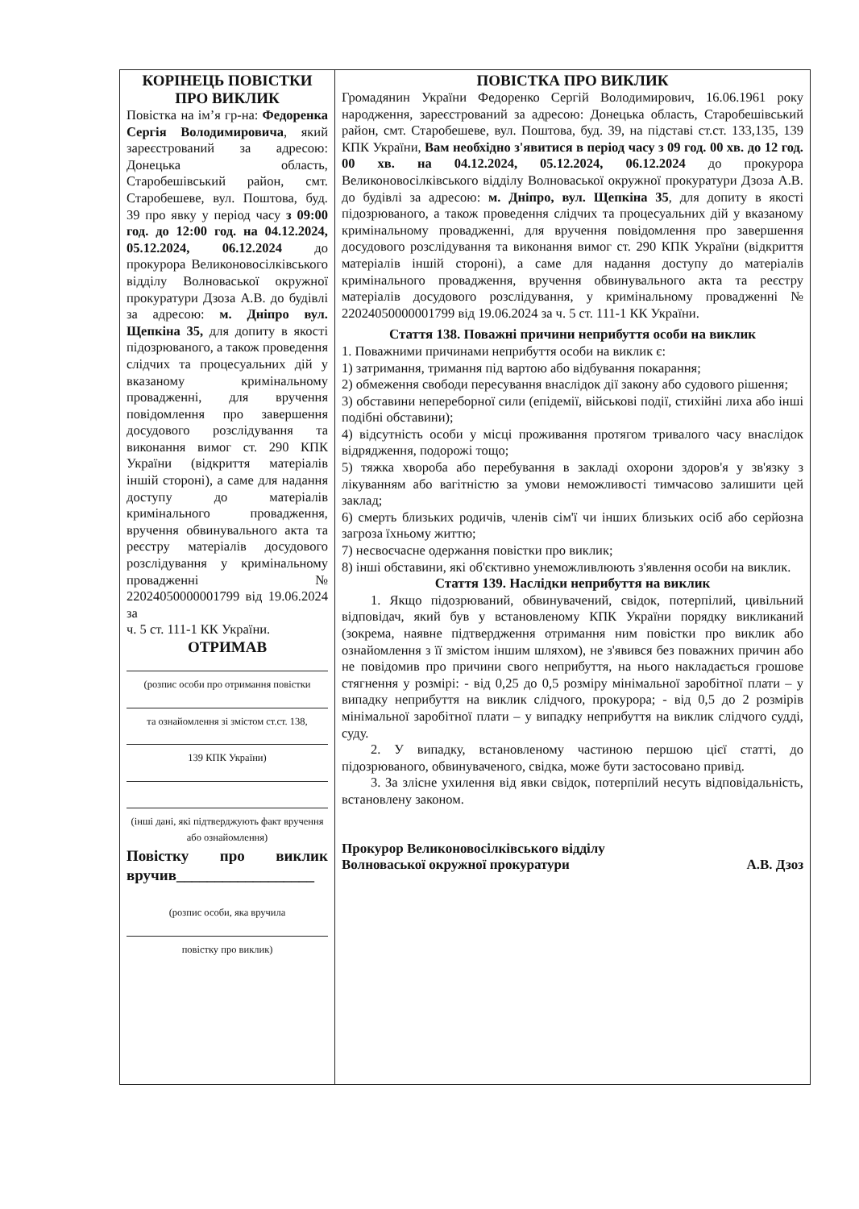| КОРІНЕЦЬ ПОВІСТКИ ПРО ВИКЛИК Повістка на ім’я гр-на: Федоренка Сергія Володимировича , який зареєстрований за адресою: Донецька область, Старобешівський район, смт. Старобешеве, вул. Поштова, буд. 39 про явку у період часу з 09:00 год. до 12:00 год. на 04.12.2024, 05.12.2024, 06.12.2024 до прокурора Великоновосілківського відділу Волноваської окружної прокуратури Дзоза А.В. до будівлі за адресою: м. Дніпро вул. Щепкіна 35, для допиту в якості підозрюваного, а також проведення слідчих та процесуальних дій у вказаному кримінальному провадженні, для вручення повідомлення про завершення досудового розслідування та виконання вимог ст. 290 КПК України (відкриття матеріалів іншій стороні), а саме для надання доступу до матеріалів кримінального провадження, вручення обвинувального акта та реєстру матеріалів досудового розслідування у кримінальному провадженні № 22024050000001799 від 19.06.2024 за ч. 5 ст. 111-1 КК України. ОТРИМАВ (розпис особи про отримання повістки та ознайомлення зі змістом ст.ст. 138, 139 КПК України) (інші дані, які підтверджують факт вручення або ознайомлення) Повістку про виклик вручив__________________ (розпис особи, яка вручила повістку про виклик) | ПОВІСТКА ПРО ВИКЛИК Громадянин України Федоренко Сергій Володимирович, 16.06.1961 року народження, зареєстрований за адресою: Донецька область, Старобешівський район, смт. Старобешеве, вул. Поштова, буд. 39, на підставі ст.ст. 133,135, 139 КПК України, Вам необхідно з'явитися в період часу з 09 год. 00 хв. до 12 год. 00 хв. на 04.12.2024, 05.12.2024, 06.12.2024 до прокурора Великоновосілківського відділу Волноваської окружної прокуратури Дзоза А.В. до будівлі за адресою: м. Дніпро, вул. Щепкіна 35 , для допиту в якості підозрюваного, а також проведення слідчих та процесуальних дій у вказаному кримінальному провадженні, для вручення повідомлення про завершення досудового розслідування та виконання вимог ст. 290 КПК України (відкриття матеріалів іншій стороні), а саме для надання доступу до матеріалів кримінального провадження, вручення обвинувального акта та реєстру матеріалів досудового розслідування, у кримінальному провадженні № 22024050000001799 від 19.06.2024 за ч. 5 ст. 111-1 КК України. Стаття 138. Поважні причини неприбуття особи на виклик 1. Поважними причинами неприбуття особи на виклик є: 1) затримання, тримання під вартою або відбування покарання; 2) обмеження свободи пересування внаслідок дії закону або судового рішення; 3) обставини непереборної сили (епідемії, військові події, стихійні лиха або інші подібні обставини); 4) відсутність особи у місці проживання протягом тривалого часу внаслідок відрядження, подорожі тощо; 5) тяжка хвороба або перебування в закладі охорони здоров'я у зв'язку з лікуванням або вагітністю за умови неможливості тимчасово залишити цей заклад; 6) смерть близьких родичів, членів сім'ї чи інших близьких осіб або серйозна загроза їхньому життю; 7) несвоєчасне одержання повістки про виклик; 8) інші обставини, які об'єктивно унеможливлюють з'явлення особи на виклик. Стаття 139. Наслідки неприбуття на виклик 1. Якщо підозрюваний, обвинувачений, свідок, потерпілий, цивільний відповідач, який був у встановленому КПК України порядку викликаний (зокрема, наявне підтвердження отримання ним повістки про виклик або ознайомлення з її змістом іншим шляхом), не з'явився без поважних причин або не повідомив про причини свого неприбуття, на нього накладається грошове стягнення у розмірі: - від 0,25 до 0,5 розміру мінімальної заробітної плати – у випадку неприбуття на виклик слідчого, прокурора; - від 0,5 до 2 розмірів мінімальної заробітної плати – у випадку неприбуття на виклик слідчого судді, суду. 2. У випадку, встановленому частиною першою цієї статті, до підозрюваного, обвинуваченого, свідка, може бути застосовано привід. 3. За злісне ухилення від явки свідок, потерпілий несуть відповідальність, встановлену законом. Прокурор Великоновосілківського відділу Волноваської окружної прокуратури А.В. Дзоз |